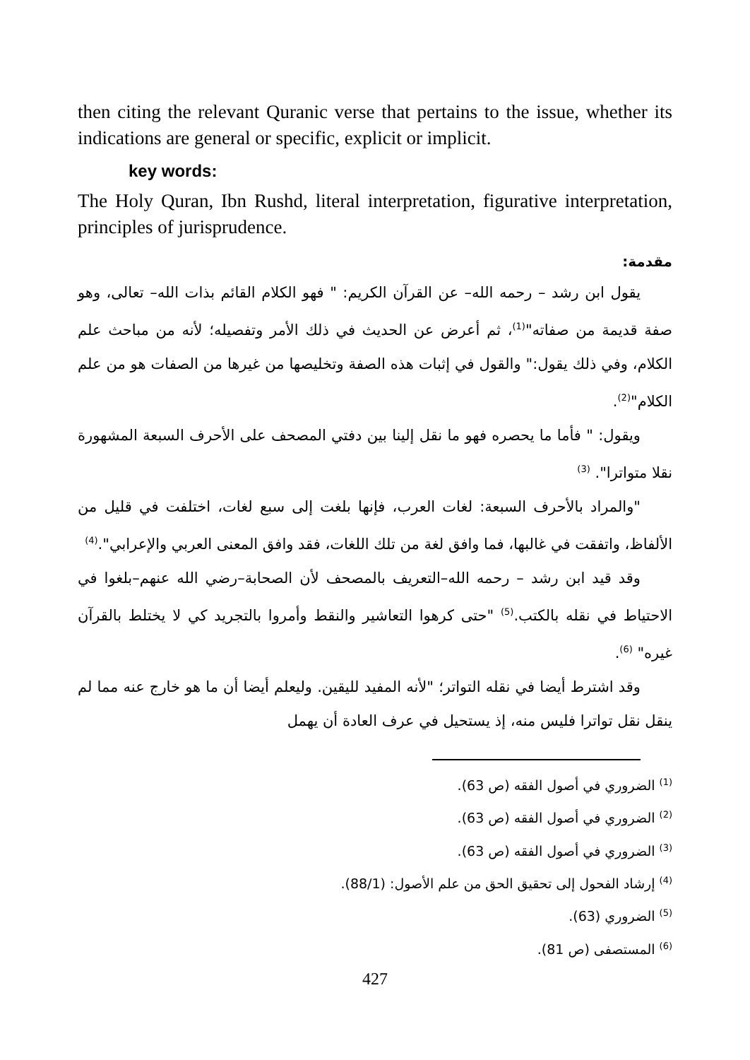then citing the relevant Quranic verse that pertains to the issue, whether its indications are general or specific, explicit or implicit.
key words:
The Holy Quran, Ibn Rushd, literal interpretation, figurative interpretation, principles of jurisprudence.
مقدمة:
يقول ابن رشد – رحمه الله– عن القرآن الكريم: " فهو الكلام القائم بذات الله– تعالى، وهو صفة قديمة من صفاته"<sup>(1)</sup>، ثم أعرض عن الحديث في ذلك الأمر وتفصيله؛ لأنه من مباحث علم الكلام، وفي ذلك يقول:" والقول في إثبات هذه الصفة وتخليصها من غيرها من الصفات هو من علم الكلام"<sup>(2)</sup>.
ويقول: " فأما ما يحصره فهو ما نقل إلينا بين دفتي المصحف على الأحرف السبعة المشهورة نقلا متواترا". <sup>(3)</sup>
"والمراد بالأحرف السبعة: لغات العرب، فإنها بلغت إلى سبع لغات، اختلفت في قليل من الألفاظ، واتفقت في غالبها، فما وافق لغة من تلك اللغات، فقد وافق المعنى العربي والإعرابي".<sup>(4)</sup>
وقد قيد ابن رشد – رحمه الله–التعريف بالمصحف لأن الصحابة–رضي الله عنهم–بلغوا في الاحتياط في نقله بالكتب.<sup>(5)</sup> "حتى كرهوا التعاشير والنقط وأمروا بالتجريد كي لا يختلط بالقرآن غيره" <sup>(6)</sup>.
وقد اشترط أيضا في نقله التواتر؛ "لأنه المفيد لليقين. وليعلم أيضا أن ما هو خارج عنه مما لم ينقل نقل تواترا فليس منه، إذ يستحيل في عرف العادة أن يهمل
<sup>(1)</sup> الضروري في أصول الفقه (ص 63).
<sup>(2)</sup> الضروري في أصول الفقه (ص 63).
<sup>(3)</sup> الضروري في أصول الفقه (ص 63).
<sup>(4)</sup> إرشاد الفحول إلى تحقيق الحق من علم الأصول: (88/1).
<sup>(5)</sup> الضروري (63).
<sup>(6)</sup> المستصفى (ص 81).
427